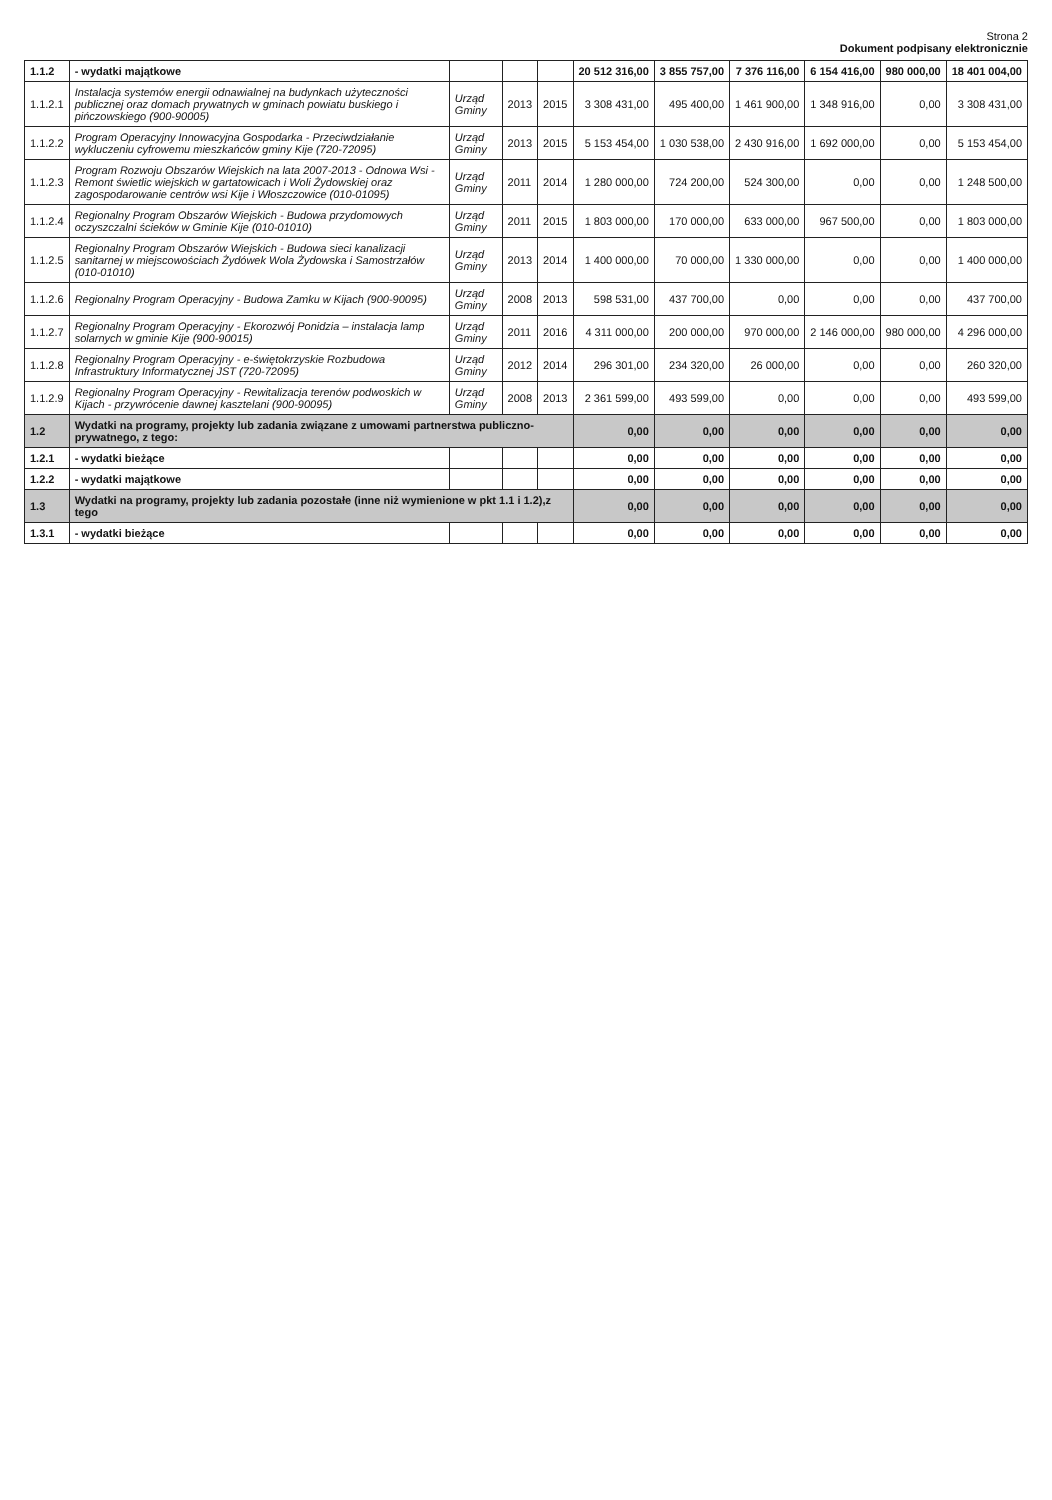Strona 2
Dokument podpisany elektronicznie
| 1.1.2 | - wydatki majątkowe | | | | 20 512 316,00 | 3 855 757,00 | 7 376 116,00 | 6 154 416,00 | 980 000,00 | 18 401 004,00 |
| 1.1.2.1 | Instalacja systemów energii odnawialnej na budynkach użyteczności publicznej oraz domach prywatnych w gminach powiatu buskiego i pińczowskiego (900-90005) | Urząd Gminy | 2013 | 2015 | 3 308 431,00 | 495 400,00 | 1 461 900,00 | 1 348 916,00 | 0,00 | 3 308 431,00 |
| 1.1.2.2 | Program Operacyjny Innowacyjna Gospodarka - Przeciwdziałanie wykluczeniu cyfrowemu mieszkańców gminy Kije (720-72095) | Urząd Gminy | 2013 | 2015 | 5 153 454,00 | 1 030 538,00 | 2 430 916,00 | 1 692 000,00 | 0,00 | 5 153 454,00 |
| 1.1.2.3 | Program Rozwoju Obszarów Wiejskich na lata 2007-2013 - Odnowa Wsi - Remont świetlic wiejskich w gartatowicach i Woli Żydowskiej oraz zagospodarowanie centrów wsi Kije i Włoszczowice (010-01095) | Urząd Gminy | 2011 | 2014 | 1 280 000,00 | 724 200,00 | 524 300,00 | 0,00 | 0,00 | 1 248 500,00 |
| 1.1.2.4 | Regionalny Program Obszarów Wiejskich - Budowa przydomowych oczyszczalni ścieków w Gminie Kije (010-01010) | Urząd Gminy | 2011 | 2015 | 1 803 000,00 | 170 000,00 | 633 000,00 | 967 500,00 | 0,00 | 1 803 000,00 |
| 1.1.2.5 | Regionalny Program Obszarów Wiejskich - Budowa sieci kanalizacji sanitarnej w miejscowościach Żydówek Wola Żydowska i Samostrzałów (010-01010) | Urząd Gminy | 2013 | 2014 | 1 400 000,00 | 70 000,00 | 1 330 000,00 | 0,00 | 0,00 | 1 400 000,00 |
| 1.1.2.6 | Regionalny Program Operacyjny - Budowa Zamku w Kijach (900-90095) | Urząd Gminy | 2008 | 2013 | 598 531,00 | 437 700,00 | 0,00 | 0,00 | 0,00 | 437 700,00 |
| 1.1.2.7 | Regionalny Program Operacyjny - Ekorozwój Ponidzia – instalacja lamp solarnych w gminie Kije (900-90015) | Urząd Gminy | 2011 | 2016 | 4 311 000,00 | 200 000,00 | 970 000,00 | 2 146 000,00 | 980 000,00 | 4 296 000,00 |
| 1.1.2.8 | Regionalny Program Operacyjny - e-świętokrzyskie Rozbudowa Infrastruktury Informatycznej JST (720-72095) | Urząd Gminy | 2012 | 2014 | 296 301,00 | 234 320,00 | 26 000,00 | 0,00 | 0,00 | 260 320,00 |
| 1.1.2.9 | Regionalny Program Operacyjny - Rewitalizacja terenów podwoskich w Kijach - przywrócenie dawnej kasztelani (900-90095) | Urząd Gminy | 2008 | 2013 | 2 361 599,00 | 493 599,00 | 0,00 | 0,00 | 0,00 | 493 599,00 |
| 1.2 | Wydatki na programy, projekty lub zadania związane z umowami partnerstwa publiczno-prywatnego, z tego: | | | | 0,00 | 0,00 | 0,00 | 0,00 | 0,00 | 0,00 |
| 1.2.1 | - wydatki bieżące | | | | 0,00 | 0,00 | 0,00 | 0,00 | 0,00 | 0,00 |
| 1.2.2 | - wydatki majątkowe | | | | 0,00 | 0,00 | 0,00 | 0,00 | 0,00 | 0,00 |
| 1.3 | Wydatki na programy, projekty lub zadania pozostałe (inne niż wymienione w pkt 1.1 i 1.2),z tego | | | | 0,00 | 0,00 | 0,00 | 0,00 | 0,00 | 0,00 |
| 1.3.1 | - wydatki bieżące | | | | 0,00 | 0,00 | 0,00 | 0,00 | 0,00 | 0,00 |